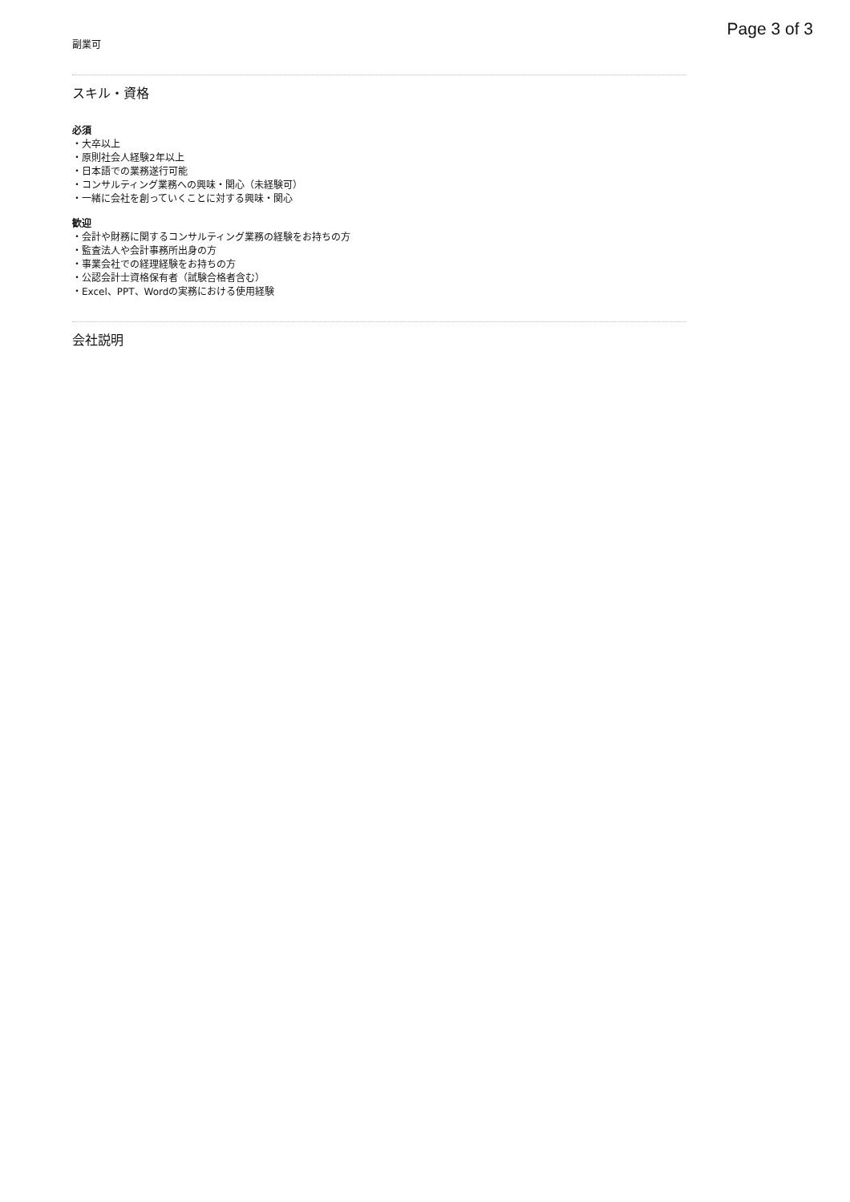Page 3 of 3
副業可
スキル・資格
必須
・大卒以上
・原則社会人経験2年以上
・日本語での業務遂行可能
・コンサルティング業務への興味・関心（未経験可）
・一緒に会社を創っていくことに対する興味・関心
歓迎
・会計や財務に関するコンサルティング業務の経験をお持ちの方
・監査法人や会計事務所出身の方
・事業会社での経理経験をお持ちの方
・公認会計士資格保有者（試験合格者含む）
・Excel、PPT、Wordの実務における使用経験
会社説明